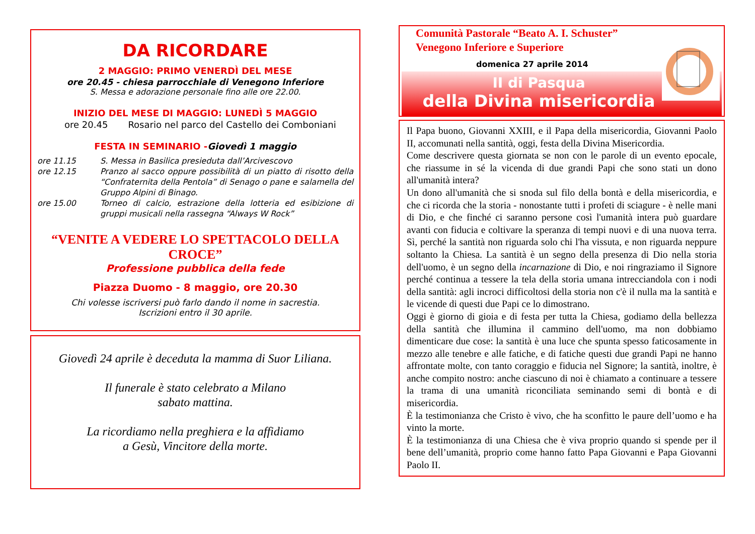DA RICORDARE
2 MAGGIO: PRIMO VENERDÌ DEL MESE
ore 20.45 - chiesa parrocchiale di Venegono Inferiore
S. Messa e adorazione personale fino alle ore 22.00.
INIZIO DEL MESE DI MAGGIO: LUNEDÌ 5 MAGGIO
ore 20.45 Rosario nel parco del Castello dei Comboniani
FESTA IN SEMINARIO -Giovedì 1 maggio
ore 11.15 S. Messa in Basilica presieduta dall’Arcivescovo ore 12.15 Pranzo al sacco oppure possibilità di un piatto di risotto della “Confraternita della Pentola” di Senago o pane e salamella del Gruppo Alpini di Binago. ore 15.00 Torneo di calcio, estrazione della lotteria ed esibizione di gruppi musicali nella rassegna “Always W Rock”
“VENITE A VEDERE LO SPETTACOLO DELLA CROCE”
Professione pubblica della fede
Piazza Duomo - 8 maggio, ore 20.30
Chi volesse iscriversi può farlo dando il nome in sacrestia.
Iscrizioni entro il 30 aprile.
Giovedì 24 aprile è deceduta la mamma di Suor Liliana.
Il funerale è stato celebrato a Milano
sabato mattina.
La ricordiamo nella preghiera e la affidiamo
a Gesù, Vincitore della morte.
Comunità Pastorale “Beato A. I. Schuster”
Venegono Inferiore e Superiore
domenica 27 aprile 2014
II di Pasqua
della Divina misericordia
Il Papa buono, Giovanni XXIII, e il Papa della misericordia, Giovanni Paolo II, accomunati nella santità, oggi, festa della Divina Misericordia.
Come descrivere questa giornata se non con le parole di un evento epocale, che riassume in sé la vicenda di due grandi Papi che sono stati un dono all'umanità intera?
Un dono all'umanità che si snoda sul filo della bontà e della misericordia, e che ci ricorda che la storia - nonostante tutti i profeti di sciagure - è nelle mani di Dio, e che finché ci saranno persone così l'umanità intera può guardare avanti con fiducia e coltivare la speranza di tempi nuovi e di una nuova terra. Sì, perché la santità non riguarda solo chi l'ha vissuta, e non riguarda neppure soltanto la Chiesa. La santità è un segno della presenza di Dio nella storia dell'uomo, è un segno della incarnazione di Dio, e noi ringraziamo il Signore perché continua a tessere la tela della storia umana intrecciandola con i nodi della santità: agli incroci difficoltosi della storia non c'è il nulla ma la santità e le vicende di questi due Papi ce lo dimostrano.
Oggi è giorno di gioia e di festa per tutta la Chiesa, godiamo della bellezza della santità che illumina il cammino dell'uomo, ma non dobbiamo dimenticare due cose: la santità è una luce che spunta spesso faticosamente in mezzo alle tenebre e alle fatiche, e di fatiche questi due grandi Papi ne hanno affrontate molte, con tanto coraggio e fiducia nel Signore; la santità, inoltre, è anche compito nostro: anche ciascuno di noi è chiamato a continuare a tessere la trama di una umanità riconciliata seminando semi di bontà e di misericordia.
È la testimonianza che Cristo è vivo, che ha sconfitto le paure dell’uomo e ha vinto la morte.
È la testimonianza di una Chiesa che è viva proprio quando si spende per il bene dell’umanità, proprio come hanno fatto Papa Giovanni e Papa Giovanni Paolo II.